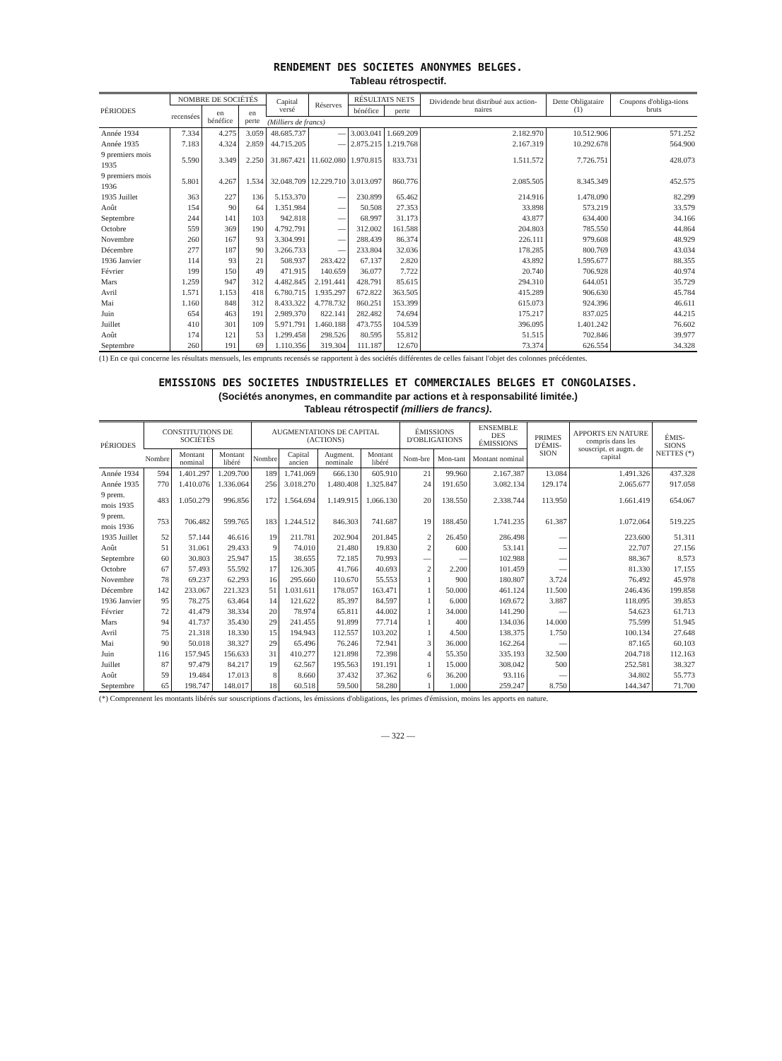RENDEMENT DES SOCIETES ANONYMES BELGES.
Tableau rétrospectif.
| PÉRIODES | NOMBRE DE SOCIÉTÉS | | | Capital versé | Réserves | RÉSULTATS NETS | | Dividende brut distribué aux action-naires | Dette Obligataire (1) | Coupons d'obliga-tions bruts |
| --- | --- | --- | --- | --- | --- | --- | --- | --- | --- | --- |
| | recensées | en bénéfice | en perte | | | bénéfice | perte | | | |
| | | | | (Milliers de francs) | | | | | | |
| Année 1934 | 7.334 | 4.275 | 3.059 | 48.685.737 | — | 3.003.041 | 1.669.209 | 2.182.970 | 10.512.906 | 571.252 |
| Année 1935 | 7.183 | 4.324 | 2.859 | 44.715.205 | — | 2.875.215 | 1.219.768 | 2.167.319 | 10.292.678 | 564.900 |
| 9 premiers mois 1935 | 5.590 | 3.349 | 2.250 | 31.867.421 | 11.602.080 | 1.970.815 | 833.731 | 1.511.572 | 7.726.751 | 428.073 |
| 9 premiers mois 1936 | 5.801 | 4.267 | 1.534 | 32.048.709 | 12.229.710 | 3.013.097 | 860.776 | 2.085.505 | 8.345.349 | 452.575 |
| 1935 Juillet | 363 | 227 | 136 | 5.153.370 | — | 230.899 | 65.462 | 214.916 | 1.478.090 | 82.299 |
| Août | 154 | 90 | 64 | 1.351.984 | — | 50.508 | 27.353 | 33.898 | 573.219 | 33.579 |
| Septembre | 244 | 141 | 103 | 942.818 | — | 68.997 | 31.173 | 43.877 | 634.400 | 34.166 |
| Octobre | 559 | 369 | 190 | 4.792.791 | — | 312.002 | 161.588 | 204.803 | 785.550 | 44.864 |
| Novembre | 260 | 167 | 93 | 3.304.991 | — | 288.439 | 86.374 | 226.111 | 979.608 | 48.929 |
| Décembre | 277 | 187 | 90 | 3.266.733 | — | 233.804 | 32.036 | 178.285 | 800.769 | 43.034 |
| 1936 Janvier | 114 | 93 | 21 | 508.937 | 283.422 | 67.137 | 2.820 | 43.892 | 1.595.677 | 88.355 |
| Février | 199 | 150 | 49 | 471.915 | 140.659 | 36.077 | 7.722 | 20.740 | 706.928 | 40.974 |
| Mars | 1.259 | 947 | 312 | 4.482.845 | 2.191.441 | 428.791 | 85.615 | 294.310 | 644.051 | 35.729 |
| Avril | 1.571 | 1.153 | 418 | 6.780.715 | 1.935.297 | 672.822 | 363.505 | 415.289 | 906.630 | 45.784 |
| Mai | 1.160 | 848 | 312 | 8.433.322 | 4.778.732 | 860.251 | 153.399 | 615.073 | 924.396 | 46.611 |
| Juin | 654 | 463 | 191 | 2.989.370 | 822.141 | 282.482 | 74.694 | 175.217 | 837.025 | 44.215 |
| Juillet | 410 | 301 | 109 | 5.971.791 | 1.460.188 | 473.755 | 104.539 | 396.095 | 1.401.242 | 76.602 |
| Août | 174 | 121 | 53 | 1.299.458 | 298.526 | 80.595 | 55.812 | 51.515 | 702.846 | 39.977 |
| Septembre | 260 | 191 | 69 | 1.110.356 | 319.304 | 111.187 | 12.670 | 73.374 | 626.554 | 34.328 |
(1) En ce qui concerne les résultats mensuels, les emprunts recensés se rapportent à des sociétés différentes de celles faisant l'objet des colonnes précédentes.
EMISSIONS DES SOCIETES INDUSTRIELLES ET COMMERCIALES BELGES ET CONGOLAISES.
(Sociétés anonymes, en commandite par actions et à responsabilité limitée.)
Tableau rétrospectif (milliers de francs).
| PÉRIODES | CONSTITUTIONS DE SOCIÉTÉS | | | AUGMENTATIONS DE CAPITAL (ACTIONS) | | | | ÉMISSIONS D'OBLIGATIONS | | ENSEMBLE DES ÉMISSIONS | PRIMES D'ÉMIS-SION | APPORTS EN NATURE compris dans les souscript. et augm. de capital | ÉMIS-SIONS NETTES (*) |
| --- | --- | --- | --- | --- | --- | --- | --- | --- | --- | --- | --- | --- | --- |
| | Nombre | Montant nominal | Montant libéré | Nombre | Capital ancien | Augment. nominale | Montant libéré | Nom-bre | Mon-tant | Montant nominal | | | |
| Année 1934 | 594 | 1.401.297 | 1.209.700 | 189 | 1.741.069 | 666.130 | 605.910 | 21 | 99.960 | 2.167.387 | 13.084 | 1.491.326 | 437.328 |
| Année 1935 | 770 | 1.410.076 | 1.336.064 | 256 | 3.018.270 | 1.480.408 | 1.325.847 | 24 | 191.650 | 3.082.134 | 129.174 | 2.065.677 | 917.058 |
| 9 prem. mois 1935 | 483 | 1.050.279 | 996.856 | 172 | 1.564.694 | 1.149.915 | 1.066.130 | 20 | 138.550 | 2.338.744 | 113.950 | 1.661.419 | 654.067 |
| 9 prem. mois 1936 | 753 | 706.482 | 599.765 | 183 | 1.244.512 | 846.303 | 741.687 | 19 | 188.450 | 1.741.235 | 61.387 | 1.072.064 | 519.225 |
| 1935 Juillet | 52 | 57.144 | 46.616 | 19 | 211.781 | 202.904 | 201.845 | 2 | 26.450 | 286.498 | — | 223.600 | 51.311 |
| Août | 51 | 31.061 | 29.433 | 9 | 74.010 | 21.480 | 19.830 | 2 | 600 | 53.141 | — | 22.707 | 27.156 |
| Septembre | 60 | 30.803 | 25.947 | 15 | 38.655 | 72.185 | 70.993 | — | — | 102.988 | — | 88.367 | 8.573 |
| Octobre | 67 | 57.493 | 55.592 | 17 | 126.305 | 41.766 | 40.693 | 2 | 2.200 | 101.459 | — | 81.330 | 17.155 |
| Novembre | 78 | 69.237 | 62.293 | 16 | 295.660 | 110.670 | 55.553 | 1 | 900 | 180.807 | 3.724 | 76.492 | 45.978 |
| Décembre | 142 | 233.067 | 221.323 | 51 | 1.031.611 | 178.057 | 163.471 | 1 | 50.000 | 461.124 | 11.500 | 246.436 | 199.858 |
| 1936 Janvier | 95 | 78.275 | 63.464 | 14 | 121.622 | 85.397 | 84.597 | 1 | 6.000 | 169.672 | 3.887 | 118.095 | 39.853 |
| Février | 72 | 41.479 | 38.334 | 20 | 78.974 | 65.811 | 44.002 | 1 | 34.000 | 141.290 | — | 54.623 | 61.713 |
| Mars | 94 | 41.737 | 35.430 | 29 | 241.455 | 91.899 | 77.714 | 1 | 400 | 134.036 | 14.000 | 75.599 | 51.945 |
| Avril | 75 | 21.318 | 18.330 | 15 | 194.943 | 112.557 | 103.202 | 1 | 4.500 | 138.375 | 1.750 | 100.134 | 27.648 |
| Mai | 90 | 50.018 | 38.327 | 29 | 65.496 | 76.246 | 72.941 | 3 | 36.000 | 162.264 | — | 87.165 | 60.103 |
| Juin | 116 | 157.945 | 156.633 | 31 | 410.277 | 121.898 | 72.398 | 4 | 55.350 | 335.193 | 32.500 | 204.718 | 112.163 |
| Juillet | 87 | 97.479 | 84.217 | 19 | 62.567 | 195.563 | 191.191 | 1 | 15.000 | 308.042 | 500 | 252.581 | 38.327 |
| Août | 59 | 19.484 | 17.013 | 8 | 8.660 | 37.432 | 37.362 | 6 | 36.200 | 93.116 | — | 34.802 | 55.773 |
| Septembre | 65 | 198.747 | 148.017 | 18 | 60.518 | 59.500 | 58.280 | 1 | 1.000 | 259.247 | 8.750 | 144.347 | 71.700 |
(*) Comprennent les montants libérés sur souscriptions d'actions, les émissions d'obligations, les primes d'émission, moins les apports en nature.
— 322 —